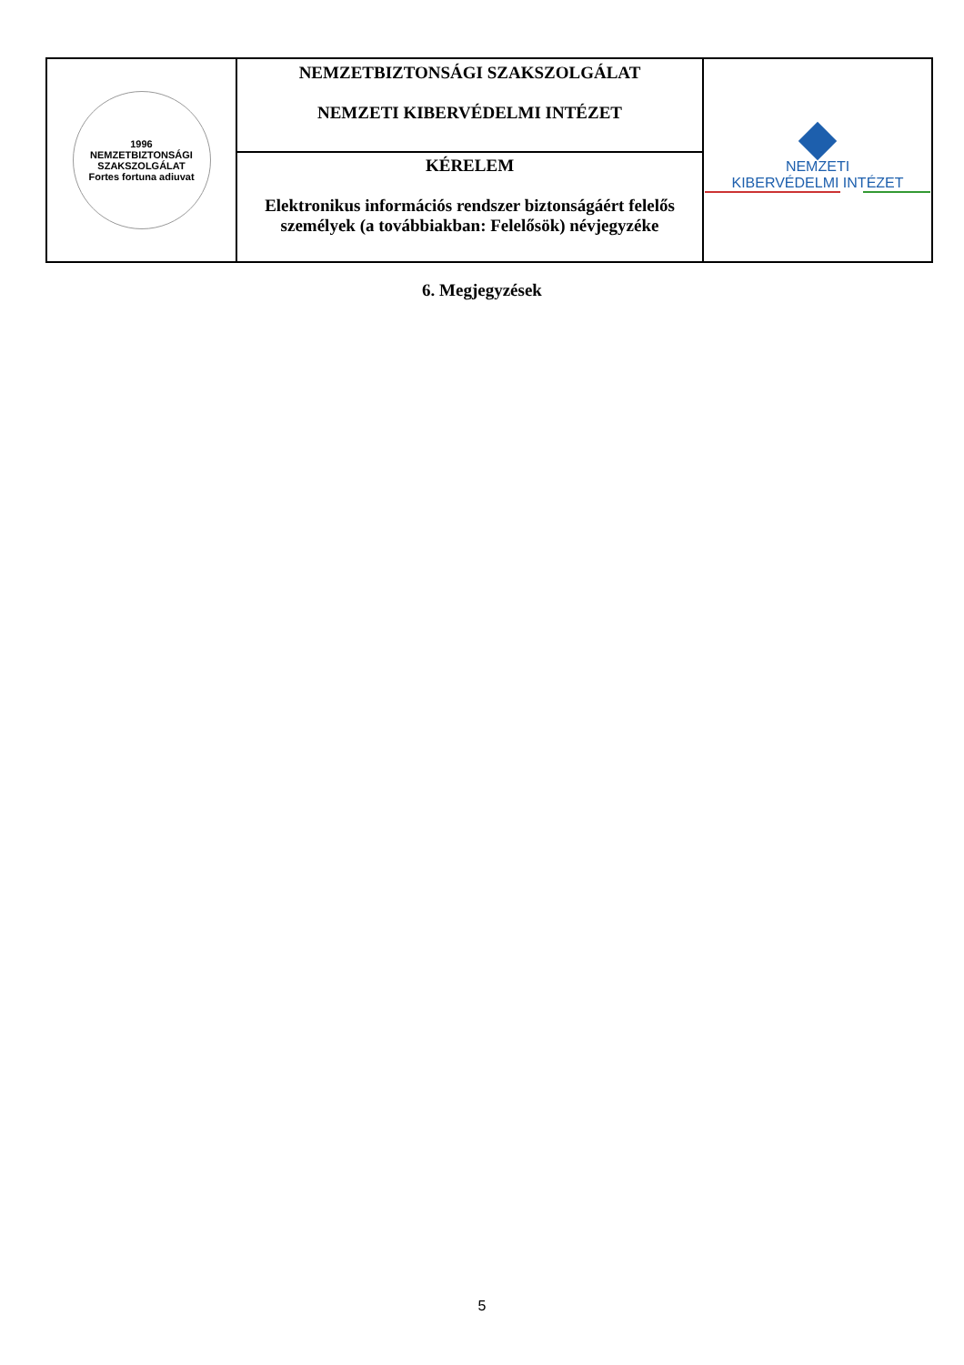| 1996 NEMZETBIZTONSÁGI SZAKSZOLGÁLAT Fortes fortuna adiuvat | NEMZETBIZTONSÁGI SZAKSZOLGÁLAT NEMZETI KIBERVÉDELMI INTÉZET | NEMZETI KIBERVÉDELMI INTÉZET |
| | KÉRELEM Elektronikus információs rendszer biztonságáért felelős személyek (a továbbiakban: Felelősök) névjegyzéke | |
6. Megjegyzések
5